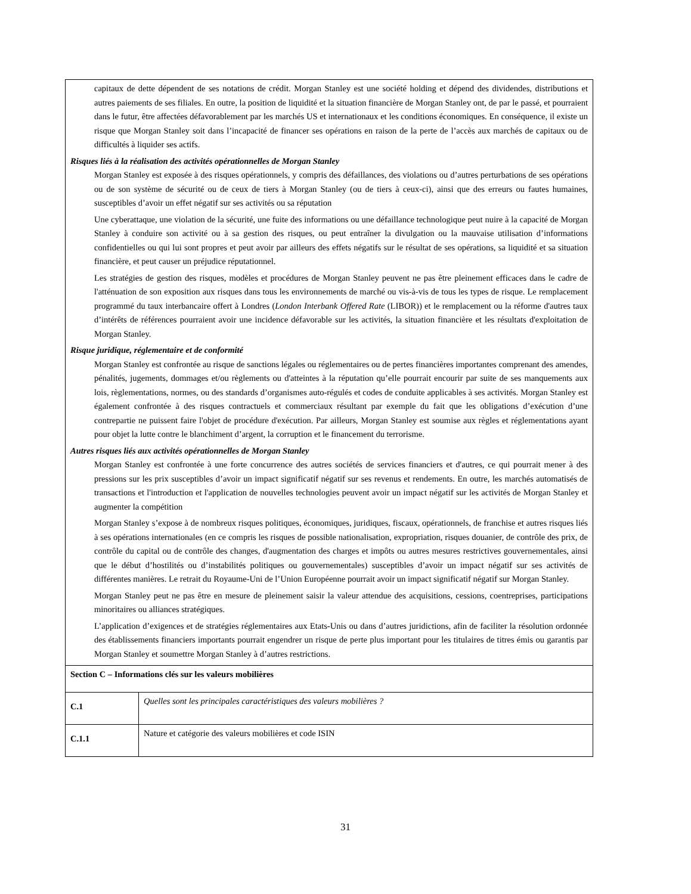| capitaux de dette dépendent de ses notations de crédit. Morgan Stanley est une société holding et dépend des dividendes, distributions et autres paiements de ses filiales. En outre, la position de liquidité et la situation financière de Morgan Stanley ont, de par le passé, et pourraient dans le futur, être affectées défavorablement par les marchés US et internationaux et les conditions économiques. En conséquence, il existe un risque que Morgan Stanley soit dans l’incapacité de financer ses opérations en raison de la perte de l’accès aux marchés de capitaux ou de difficultés à liquider ses actifs. Risques liés à la réalisation des activités opérationnelles de Morgan Stanley Morgan Stanley est exposée à des risques opérationnels, y compris des défaillances, des violations ou d’autres perturbations de ses opérations ou de son système de sécurité ou de ceux de tiers à Morgan Stanley (ou de tiers à ceux-ci), ainsi que des erreurs ou fautes humaines, susceptibles d’avoir un effet négatif sur ses activités ou sa réputation Une cyberattaque, une violation de la sécurité, une fuite des informations ou une défaillance technologique peut nuire à la capacité de Morgan Stanley à conduire son activité ou à sa gestion des risques, ou peut entraîner la divulgation ou la mauvaise utilisation d’informations confidentielles ou qui lui sont propres et peut avoir par ailleurs des effets négatifs sur le résultat de ses opérations, sa liquidité et sa situation financière, et peut causer un préjudice réputationnel. Les stratégies de gestion des risques, modèles et procédures de Morgan Stanley peuvent ne pas être pleinement efficaces dans le cadre de l'atténuation de son exposition aux risques dans tous les environnements de marché ou vis-à-vis de tous les types de risque. Le remplacement programmé du taux interbancaire offert à Londres ( London Interbank Offered Rate (LIBOR)) et le remplacement ou la réforme d'autres taux d’intérêts de références pourraient avoir une incidence défavorable sur les activités, la situation financière et les résultats d'exploitation de Morgan Stanley. Risque juridique, réglementaire et de conformité Morgan Stanley est confrontée au risque de sanctions légales ou réglementaires ou de pertes financières importantes comprenant des amendes, pénalités, jugements, dommages et/ou règlements ou d'atteintes à la réputation qu’elle pourrait encourir par suite de ses manquements aux lois, règlementations, normes, ou des standards d’organismes auto-régulés et codes de conduite applicables à ses activités. Morgan Stanley est également confrontée à des risques contractuels et commerciaux résultant par exemple du fait que les obligations d’exécution d’une contrepartie ne puissent faire l'objet de procédure d'exécution. Par ailleurs, Morgan Stanley est soumise aux règles et réglementations ayant pour objet la lutte contre le blanchiment d’argent, la corruption et le financement du terrorisme. Autres risques liés aux activités opérationnelles de Morgan Stanley Morgan Stanley est confrontée à une forte concurrence des autres sociétés de services financiers et d'autres, ce qui pourrait mener à des pressions sur les prix susceptibles d’avoir un impact significatif négatif sur ses revenus et rendements. En outre, les marchés automatisés de transactions et l'introduction et l'application de nouvelles technologies peuvent avoir un impact négatif sur les activités de Morgan Stanley et augmenter la compétition Morgan Stanley s’expose à de nombreux risques politiques, économiques, juridiques, fiscaux, opérationnels, de franchise et autres risques liés à ses opérations internationales (en ce compris les risques de possible nationalisation, expropriation, risques douanier, de contrôle des prix, de contrôle du capital ou de contrôle des changes, d'augmentation des charges et impôts ou autres mesures restrictives gouvernementales, ainsi que le début d’hostilités ou d’instabilités politiques ou gouvernementales) susceptibles d’avoir un impact négatif sur ses activités de différentes manières. Le retrait du Royaume-Uni de l’Union Européenne pourrait avoir un impact significatif négatif sur Morgan Stanley. Morgan Stanley peut ne pas être en mesure de pleinement saisir la valeur attendue des acquisitions, cessions, coentreprises, participations minoritaires ou alliances stratégiques. L’application d’exigences et de stratégies réglementaires aux Etats-Unis ou dans d’autres juridictions, afin de faciliter la résolution ordonnée des établissements financiers importants pourrait engendrer un risque de perte plus important pour les titulaires de titres émis ou garantis par Morgan Stanley et soumettre Morgan Stanley à d’autres restrictions. | |
| Section C – Informations clés sur les valeurs mobilières | |
| C.1 | Quelles sont les principales caractéristiques des valeurs mobilières ? |
| C.1.1 | Nature et catégorie des valeurs mobilières et code ISIN |
31